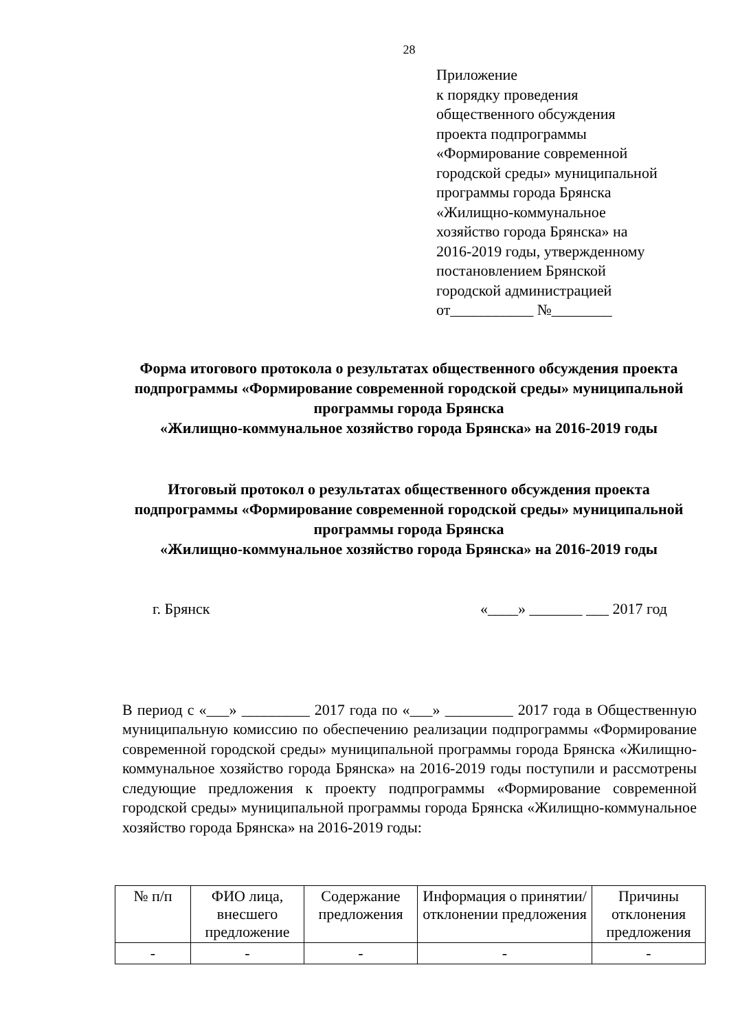28
Приложение
к порядку проведения
общественного обсуждения
проекта подпрограммы
«Формирование современной
городской среды» муниципальной
программы города Брянска
«Жилищно-коммунальное
хозяйство города Брянска» на
2016-2019 годы, утвержденному
постановлением Брянской
городской администрацией
от___________ №________
Форма итогового протокола о результатах общественного обсуждения проекта подпрограммы «Формирование современной городской среды» муниципальной программы города Брянска
«Жилищно-коммунальное хозяйство города Брянска» на 2016-2019 годы
Итоговый протокол о результатах общественного обсуждения проекта подпрограммы «Формирование современной городской среды» муниципальной программы города Брянска
«Жилищно-коммунальное хозяйство города Брянска» на 2016-2019 годы
г. Брянск «____» _______ ___ 2017 год
В период с «___» _________ 2017 года по «___» _________ 2017 года в Общественную муниципальную комиссию по обеспечению реализации подпрограммы «Формирование современной городской среды» муниципальной программы города Брянска «Жилищно-коммунальное хозяйство города Брянска» на 2016-2019 годы поступили и рассмотрены следующие предложения к проекту подпрограммы «Формирование современной городской среды» муниципальной программы города Брянска «Жилищно-коммунальное хозяйство города Брянска» на 2016-2019 годы:
| № п/п | ФИО лица, внесшего предложение | Содержание предложения | Информация о принятии/отклонении предложения | Причины отклонения предложения |
| --- | --- | --- | --- | --- |
| - | - | - | - | - |